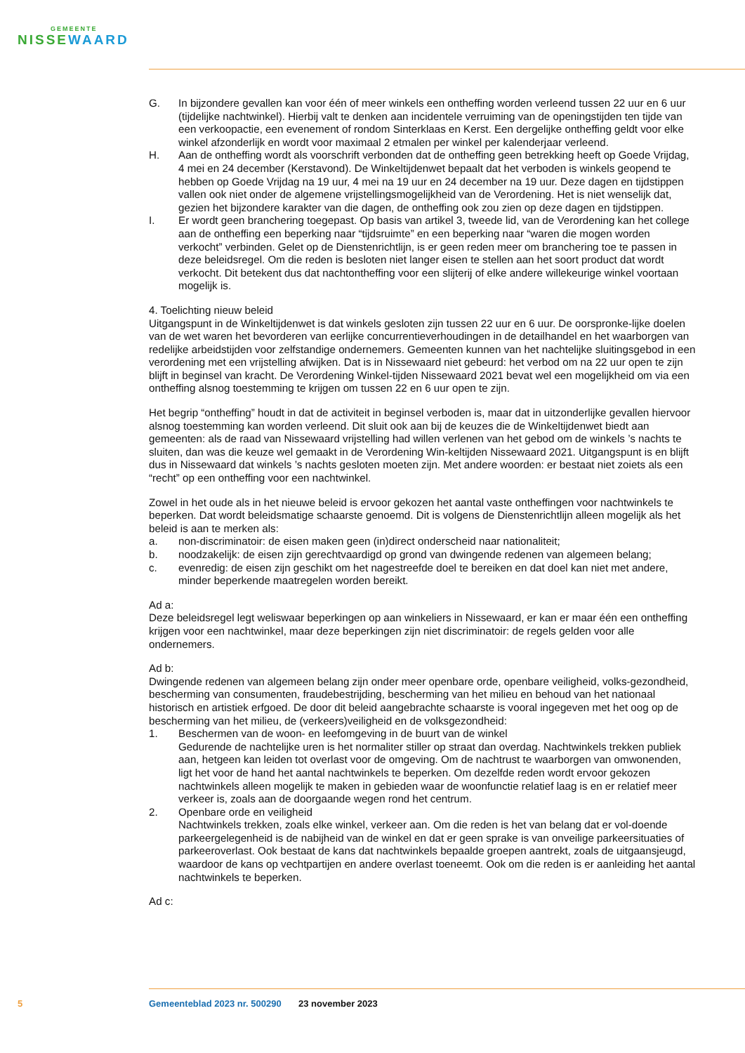GEMEENTE
NISSEWAARD
G. In bijzondere gevallen kan voor één of meer winkels een ontheffing worden verleend tussen 22 uur en 6 uur (tijdelijke nachtwinkel). Hierbij valt te denken aan incidentele verruiming van de openingstijden ten tijde van een verkoopactie, een evenement of rondom Sinterklaas en Kerst. Een dergelijke ontheffing geldt voor elke winkel afzonderlijk en wordt voor maximaal 2 etmalen per winkel per kalenderjaar verleend.
H. Aan de ontheffing wordt als voorschrift verbonden dat de ontheffing geen betrekking heeft op Goede Vrijdag, 4 mei en 24 december (Kerstavond). De Winkeltijdenwet bepaalt dat het verboden is winkels geopend te hebben op Goede Vrijdag na 19 uur, 4 mei na 19 uur en 24 december na 19 uur. Deze dagen en tijdstippen vallen ook niet onder de algemene vrijstellingsmogelijkheid van de Verordening. Het is niet wenselijk dat, gezien het bijzondere karakter van die dagen, de ontheffing ook zou zien op deze dagen en tijdstippen.
I. Er wordt geen branchering toegepast. Op basis van artikel 3, tweede lid, van de Verordening kan het college aan de ontheffing een beperking naar “tijdsruimte” en een beperking naar “waren die mogen worden verkocht” verbinden. Gelet op de Dienstenrichtlijn, is er geen reden meer om branchering toe te passen in deze beleidsregel. Om die reden is besloten niet langer eisen te stellen aan het soort product dat wordt verkocht. Dit betekent dus dat nachtontheffing voor een slijterij of elke andere willekeurige winkel voortaan mogelijk is.
4. Toelichting nieuw beleid
Uitgangspunt in de Winkeltijdenwet is dat winkels gesloten zijn tussen 22 uur en 6 uur. De oorspronke-lijke doelen van de wet waren het bevorderen van eerlijke concurrentieverhoudingen in de detailhandel en het waarborgen van redelijke arbeidstijden voor zelfstandige ondernemers. Gemeenten kunnen van het nachtelijke sluitingsgebod in een verordening met een vrijstelling afwijken. Dat is in Nissewaard niet gebeurd: het verbod om na 22 uur open te zijn blijft in beginsel van kracht. De Verordening Winkel-tijden Nissewaard 2021 bevat wel een mogelijkheid om via een ontheffing alsnog toestemming te krijgen om tussen 22 en 6 uur open te zijn.
Het begrip “ontheffing” houdt in dat de activiteit in beginsel verboden is, maar dat in uitzonderlijke gevallen hiervoor alsnog toestemming kan worden verleend. Dit sluit ook aan bij de keuzes die de Winkeltijdenwet biedt aan gemeenten: als de raad van Nissewaard vrijstelling had willen verlenen van het gebod om de winkels ’s nachts te sluiten, dan was die keuze wel gemaakt in de Verordening Win-keltijden Nissewaard 2021. Uitgangspunt is en blijft dus in Nissewaard dat winkels ’s nachts gesloten moeten zijn. Met andere woorden: er bestaat niet zoiets als een “recht” op een ontheffing voor een nachtwinkel.
Zowel in het oude als in het nieuwe beleid is ervoor gekozen het aantal vaste ontheffingen voor nachtwinkels te beperken. Dat wordt beleidsmatige schaarste genoemd. Dit is volgens de Dienstenrichtlijn alleen mogelijk als het beleid is aan te merken als:
a. non-discriminatoir: de eisen maken geen (in)direct onderscheid naar nationaliteit;
b. noodzakelijk: de eisen zijn gerechtvaardigd op grond van dwingende redenen van algemeen belang;
c. evenredig: de eisen zijn geschikt om het nagestreefde doel te bereiken en dat doel kan niet met andere, minder beperkende maatregelen worden bereikt.
Ad a:
Deze beleidsregel legt weliswaar beperkingen op aan winkeliers in Nissewaard, er kan er maar één een ontheffing krijgen voor een nachtwinkel, maar deze beperkingen zijn niet discriminatoir: de regels gelden voor alle ondernemers.
Ad b:
Dwingende redenen van algemeen belang zijn onder meer openbare orde, openbare veiligheid, volks-gezondheid, bescherming van consumenten, fraudebestrijding, bescherming van het milieu en behoud van het nationaal historisch en artistiek erfgoed. De door dit beleid aangebrachte schaarste is vooral ingegeven met het oog op de bescherming van het milieu, de (verkeers)veiligheid en de volksgezondheid:
1. Beschermen van de woon- en leefomgeving in de buurt van de winkel
Gedurende de nachtelijke uren is het normaliter stiller op straat dan overdag. Nachtwinkels trekken publiek aan, hetgeen kan leiden tot overlast voor de omgeving. Om de nachtrust te waarborgen van omwonenden, ligt het voor de hand het aantal nachtwinkels te beperken. Om dezelfde reden wordt ervoor gekozen nachtwinkels alleen mogelijk te maken in gebieden waar de woonfunctie relatief laag is en er relatief meer verkeer is, zoals aan de doorgaande wegen rond het centrum.
2. Openbare orde en veiligheid
Nachtwinkels trekken, zoals elke winkel, verkeer aan. Om die reden is het van belang dat er vol-doende parkeergelegenheid is de nabijheid van de winkel en dat er geen sprake is van onveilige parkeersituaties of parkeeroverlast. Ook bestaat de kans dat nachtwinkels bepaalde groepen aantrekt, zoals de uitgaansjeugd, waardoor de kans op vechtpartijen en andere overlast toeneemt. Ook om die reden is er aanleiding het aantal nachtwinkels te beperken.
Ad c:
5 Gemeenteblad 2023 nr. 500290 23 november 2023